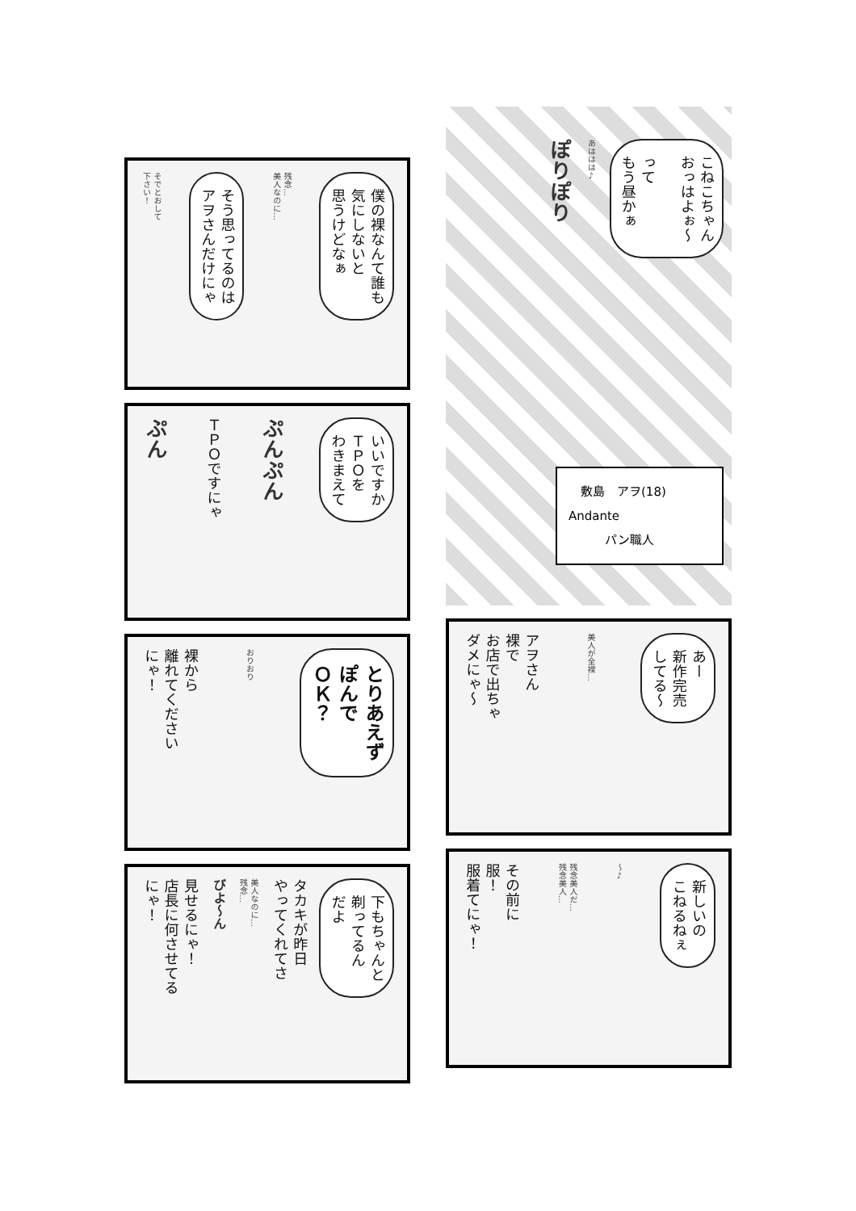こねこちゃん
おっはよぉ～
って
もう昼かぁ
あははは♪
ぽりぽり
　敷島　アヲ(18)
Andante
　　　パン職人
あー
新作完売
してる～
美人が全裸…
アヲさん
裸で
お店で出ちゃ
ダメにゃ～
新しいの
こねるねぇ
～♪
残念美人だ…
残念美人…
その前に
服！
服着てにゃ！
僕の裸なんて誰も
気にしないと
思うけどなぁ
残念…
美人なのに…
そう思ってるのは
アヲさんだけにゃ
そでとおして
下さい！
いいですか
ＴＰＯを
わきまえて
ぷんぷん
ＴＰＯですにゃ
ぷん
とりあえず
ぽんで
ＯＫ？
おりおり
裸から
離れてください
にゃ！
下もちゃんと
剃ってるん
だよ
タカキが昨日
やってくれてさ
美人なのに…
残念…
びよ～ん
見せるにゃ！
店長に何させてる
にゃ！